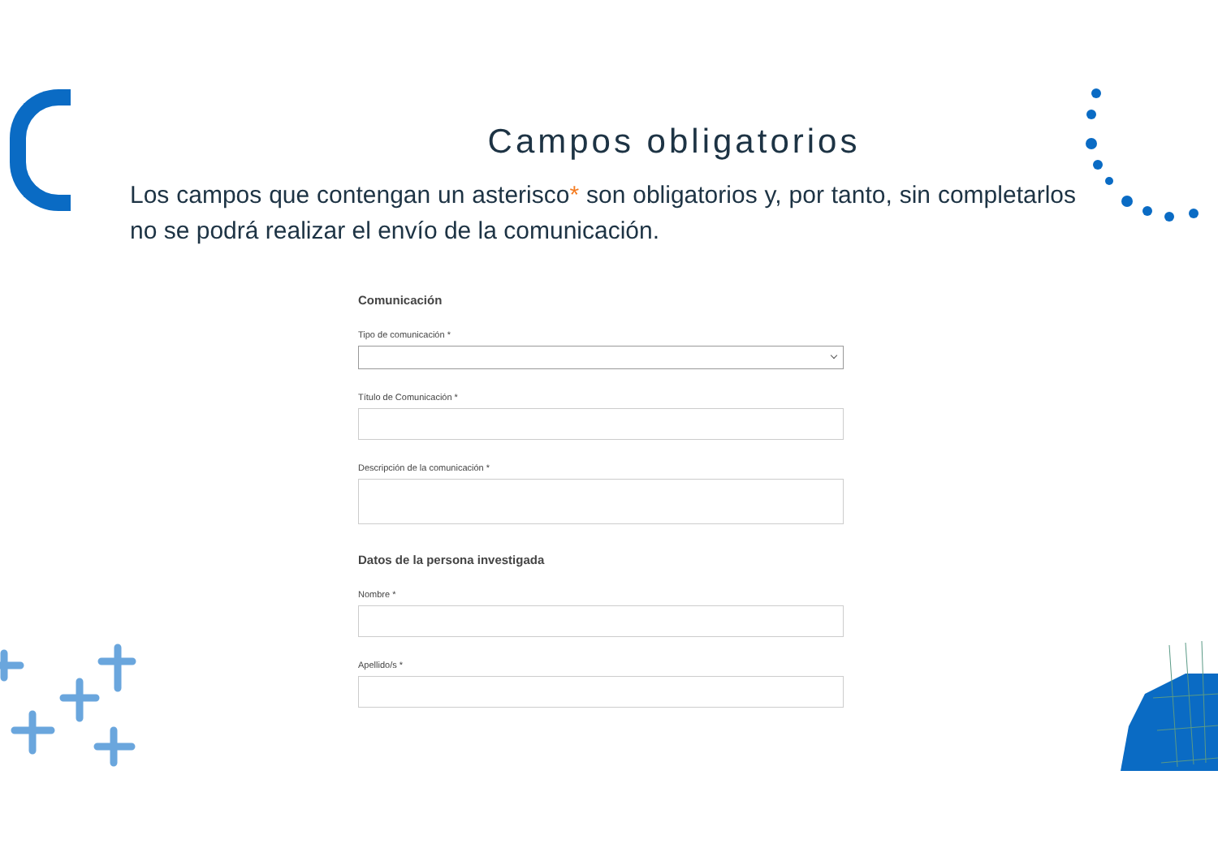Campos obligatorios
Los campos que contengan un asterisco* son obligatorios y, por tanto, sin completarlos no se podrá realizar el envío de la comunicación.
Comunicación
Tipo de comunicación *
Título de Comunicación *
Descripción de la comunicación *
Datos de la persona investigada
Nombre *
Apellido/s *